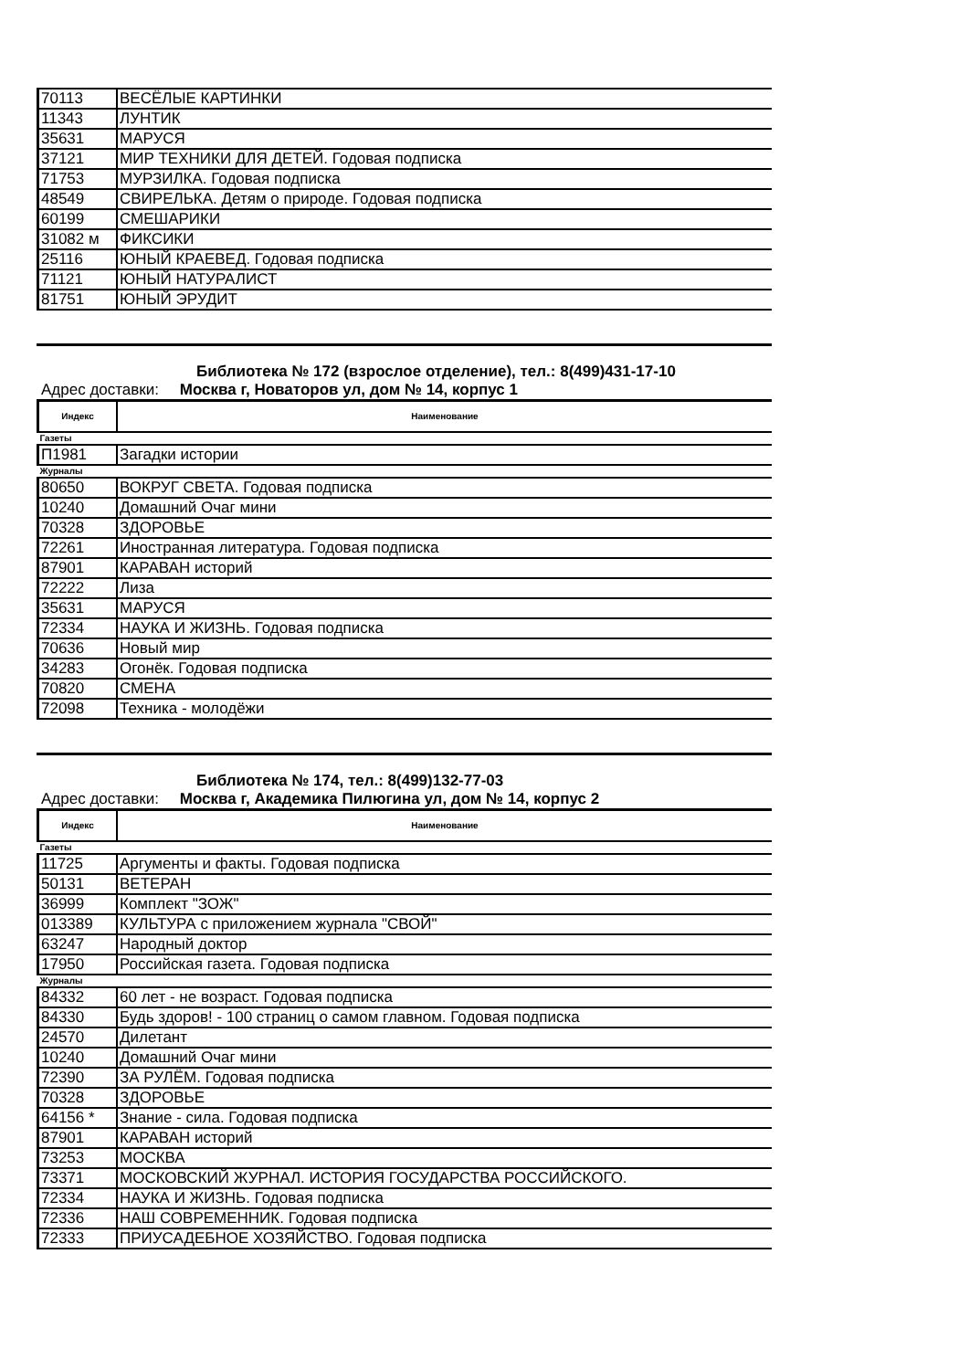| 70113 | ВЕСЁЛЫЕ КАРТИНКИ |
| 11343 | ЛУНТИК |
| 35631 | МАРУСЯ |
| 37121 | МИР ТЕХНИКИ ДЛЯ ДЕТЕЙ. Годовая подписка |
| 71753 | МУРЗИЛКА. Годовая подписка |
| 48549 | СВИРЕЛЬКА. Детям о природе. Годовая подписка |
| 60199 | СМЕШАРИКИ |
| 31082 м | ФИКСИКИ |
| 25116 | ЮНЫЙ КРАЕВЕД. Годовая подписка |
| 71121 | ЮНЫЙ НАТУРАЛИСТ |
| 81751 | ЮНЫЙ ЭРУДИТ |
Библиотека № 172 (взрослое отделение), тел.: 8(499)431-17-10
Адрес доставки: Москва г, Новаторов ул, дом № 14, корпус 1
| Индекс | Наименование |
| --- | --- |
| Газеты | |
| П1981 | Загадки истории |
| Журналы | |
| 80650 | ВОКРУГ СВЕТА. Годовая подписка |
| 10240 | Домашний Очаг мини |
| 70328 | ЗДОРОВЬЕ |
| 72261 | Иностранная литература. Годовая подписка |
| 87901 | КАРАВАН историй |
| 72222 | Лиза |
| 35631 | МАРУСЯ |
| 72334 | НАУКА И ЖИЗНЬ. Годовая подписка |
| 70636 | Новый мир |
| 34283 | Огонёк. Годовая подписка |
| 70820 | СМЕНА |
| 72098 | Техника - молодёжи |
Библиотека № 174, тел.: 8(499)132-77-03
Адрес доставки: Москва г, Академика Пилюгина ул, дом № 14, корпус 2
| Индекс | Наименование |
| --- | --- |
| Газеты | |
| 11725 | Аргументы и факты. Годовая подписка |
| 50131 | ВЕТЕРАН |
| 36999 | Комплект "ЗОЖ" |
| 013389 | КУЛЬТУРА с приложением журнала "СВОЙ" |
| 63247 | Народный доктор |
| 17950 | Российская газета. Годовая подписка |
| Журналы | |
| 84332 | 60 лет - не возраст. Годовая подписка |
| 84330 | Будь здоров! - 100 страниц о самом главном. Годовая подписка |
| 24570 | Дилетант |
| 10240 | Домашний Очаг мини |
| 72390 | ЗА РУЛЁМ. Годовая подписка |
| 70328 | ЗДОРОВЬЕ |
| 64156 * | Знание - сила. Годовая подписка |
| 87901 | КАРАВАН историй |
| 73253 | МОСКВА |
| 73371 | МОСКОВСКИЙ ЖУРНАЛ. ИСТОРИЯ ГОСУДАРСТВА РОССИЙСКОГО. |
| 72334 | НАУКА И ЖИЗНЬ. Годовая подписка |
| 72336 | НАШ СОВРЕМЕННИК. Годовая подписка |
| 72333 | ПРИУСАДЕБНОЕ ХОЗЯЙСТВО. Годовая подписка |